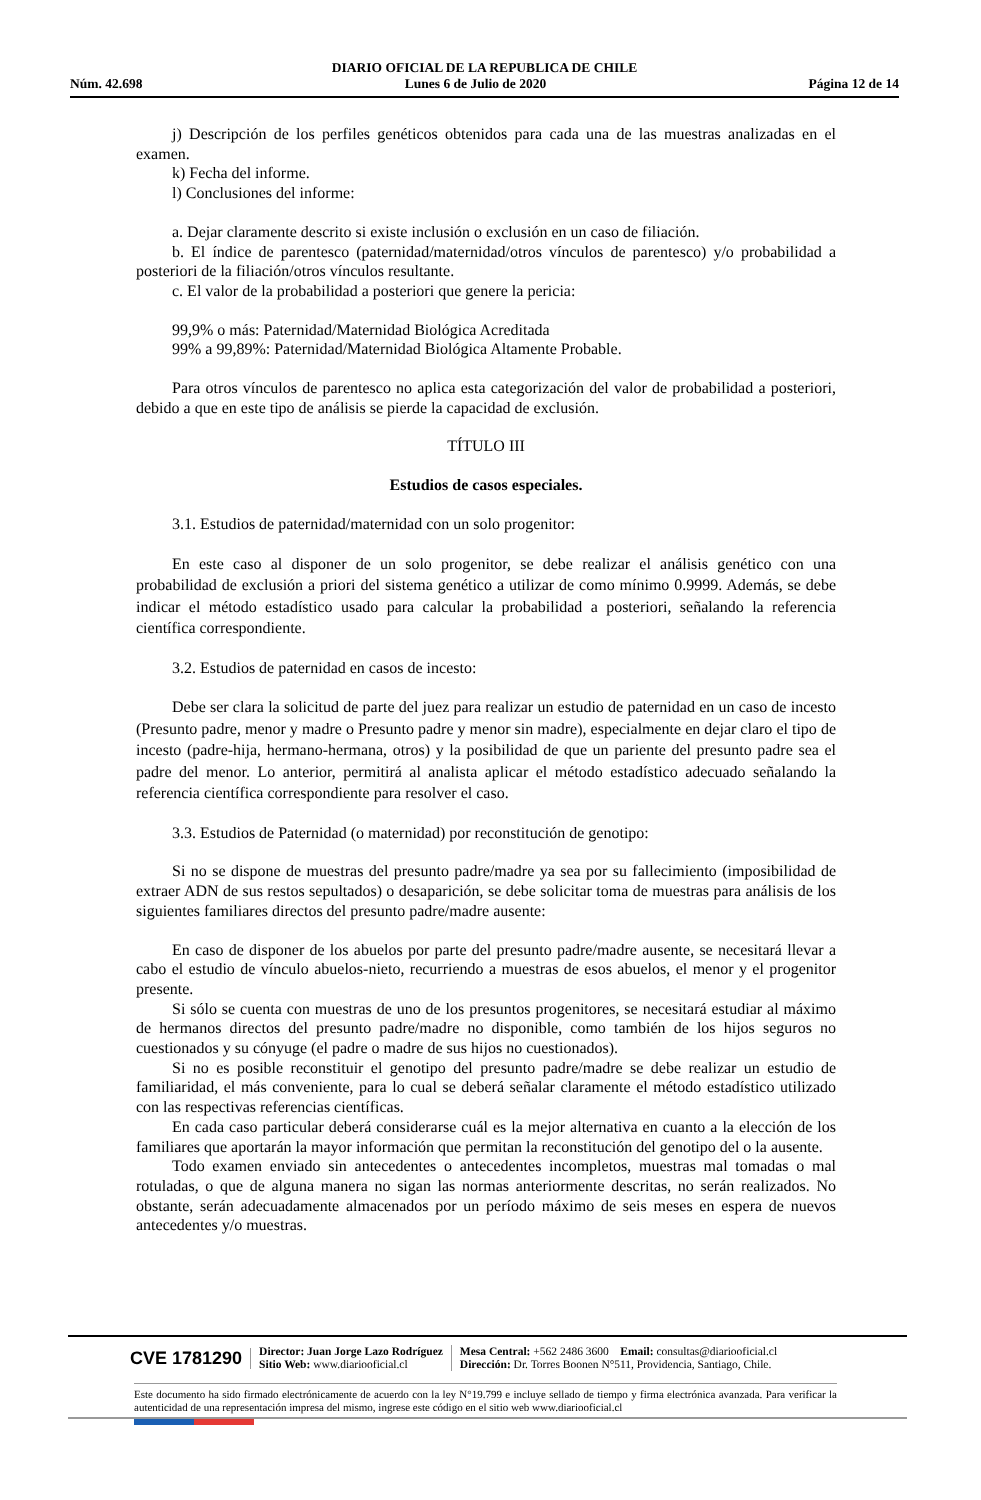DIARIO OFICIAL DE LA REPUBLICA DE CHILE
Núm. 42.698 Lunes 6 de Julio de 2020 Página 12 de 14
j) Descripción de los perfiles genéticos obtenidos para cada una de las muestras analizadas en el examen.
k) Fecha del informe.
l) Conclusiones del informe:
a. Dejar claramente descrito si existe inclusión o exclusión en un caso de filiación.
b. El índice de parentesco (paternidad/maternidad/otros vínculos de parentesco) y/o probabilidad a posteriori de la filiación/otros vínculos resultante.
c. El valor de la probabilidad a posteriori que genere la pericia:
99,9% o más: Paternidad/Maternidad Biológica Acreditada
99% a 99,89%: Paternidad/Maternidad Biológica Altamente Probable.
Para otros vínculos de parentesco no aplica esta categorización del valor de probabilidad a posteriori, debido a que en este tipo de análisis se pierde la capacidad de exclusión.
TÍTULO III
Estudios de casos especiales.
3.1. Estudios de paternidad/maternidad con un solo progenitor:
En este caso al disponer de un solo progenitor, se debe realizar el análisis genético con una probabilidad de exclusión a priori del sistema genético a utilizar de como mínimo 0.9999. Además, se debe indicar el método estadístico usado para calcular la probabilidad a posteriori, señalando la referencia científica correspondiente.
3.2. Estudios de paternidad en casos de incesto:
Debe ser clara la solicitud de parte del juez para realizar un estudio de paternidad en un caso de incesto (Presunto padre, menor y madre o Presunto padre y menor sin madre), especialmente en dejar claro el tipo de incesto (padre-hija, hermano-hermana, otros) y la posibilidad de que un pariente del presunto padre sea el padre del menor. Lo anterior, permitirá al analista aplicar el método estadístico adecuado señalando la referencia científica correspondiente para resolver el caso.
3.3. Estudios de Paternidad (o maternidad) por reconstitución de genotipo:
Si no se dispone de muestras del presunto padre/madre ya sea por su fallecimiento (imposibilidad de extraer ADN de sus restos sepultados) o desaparición, se debe solicitar toma de muestras para análisis de los siguientes familiares directos del presunto padre/madre ausente:
En caso de disponer de los abuelos por parte del presunto padre/madre ausente, se necesitará llevar a cabo el estudio de vínculo abuelos-nieto, recurriendo a muestras de esos abuelos, el menor y el progenitor presente.
Si sólo se cuenta con muestras de uno de los presuntos progenitores, se necesitará estudiar al máximo de hermanos directos del presunto padre/madre no disponible, como también de los hijos seguros no cuestionados y su cónyuge (el padre o madre de sus hijos no cuestionados).
Si no es posible reconstituir el genotipo del presunto padre/madre se debe realizar un estudio de familiaridad, el más conveniente, para lo cual se deberá señalar claramente el método estadístico utilizado con las respectivas referencias científicas.
En cada caso particular deberá considerarse cuál es la mejor alternativa en cuanto a la elección de los familiares que aportarán la mayor información que permitan la reconstitución del genotipo del o la ausente.
Todo examen enviado sin antecedentes o antecedentes incompletos, muestras mal tomadas o mal rotuladas, o que de alguna manera no sigan las normas anteriormente descritas, no serán realizados. No obstante, serán adecuadamente almacenados por un período máximo de seis meses en espera de nuevos antecedentes y/o muestras.
CVE 1781290
Director: Juan Jorge Lazo Rodríguez
Sitio Web: www.diariooficial.cl
Mesa Central: +562 2486 3600 Email: consultas@diariooficial.cl
Dirección: Dr. Torres Boonen N°511, Providencia, Santiago, Chile.
Este documento ha sido firmado electrónicamente de acuerdo con la ley N°19.799 e incluye sellado de tiempo y firma electrónica avanzada. Para verificar la autenticidad de una representación impresa del mismo, ingrese este código en el sitio web www.diariooficial.cl